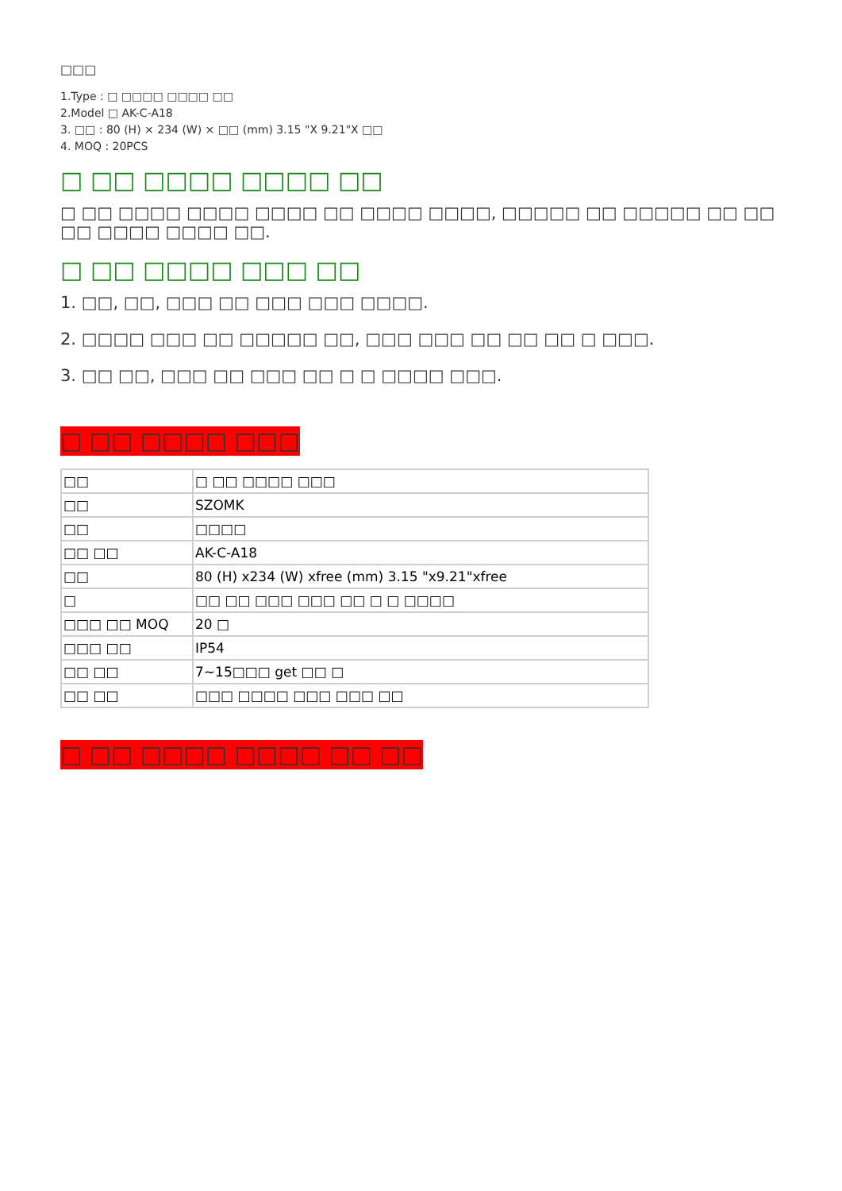□□□
1.Type : □ □□□□ □□□□ □□
2.Model □ AK-C-A18
3. □□ : 80 (H) × 234 (W) × □□ (mm) 3.15 "X 9.21"X □□
4. MOQ : 20PCS
□ □□ □□□□ □□□□ □□
□ □□ □□□□ □□□□ □□□□ □□ □□□□ □□□□, □□□□□ □□ □□□□□ □□ □□ □□ □□□□ □□□□ □□.
□ □□ □□□□ □□□ □□
1. □□, □□, □□□ □□ □□□ □□□ □□□□.
2. □□□□ □□□ □□ □□□□□ □□, □□□ □□□ □□ □□ □□ □ □□□.
3. □□ □□, □□□ □□ □□□ □□ □ □ □□□□ □□□.
□ □□ □□□□ □□□
| □□ | □ □□ □□□□ □□□ |
| □□ | SZOMK |
| □□ | □□□□ |
| □□ □□ | AK-C-A18 |
| □□ | 80 (H) x234 (W) xfree (mm) 3.15 "x9.21"xfree |
| □ | □□ □□ □□□ □□□ □□ □ □ □□□□ |
| □□□ □□ MOQ | 20 □ |
| □□□ □□ | IP54 |
| □□ □□ | 7~15□□□ get □□ □ |
| □□ □□ | □□□ □□□□ □□□ □□□ □□ |
□ □□ □□□□ □□□□ □□ □□